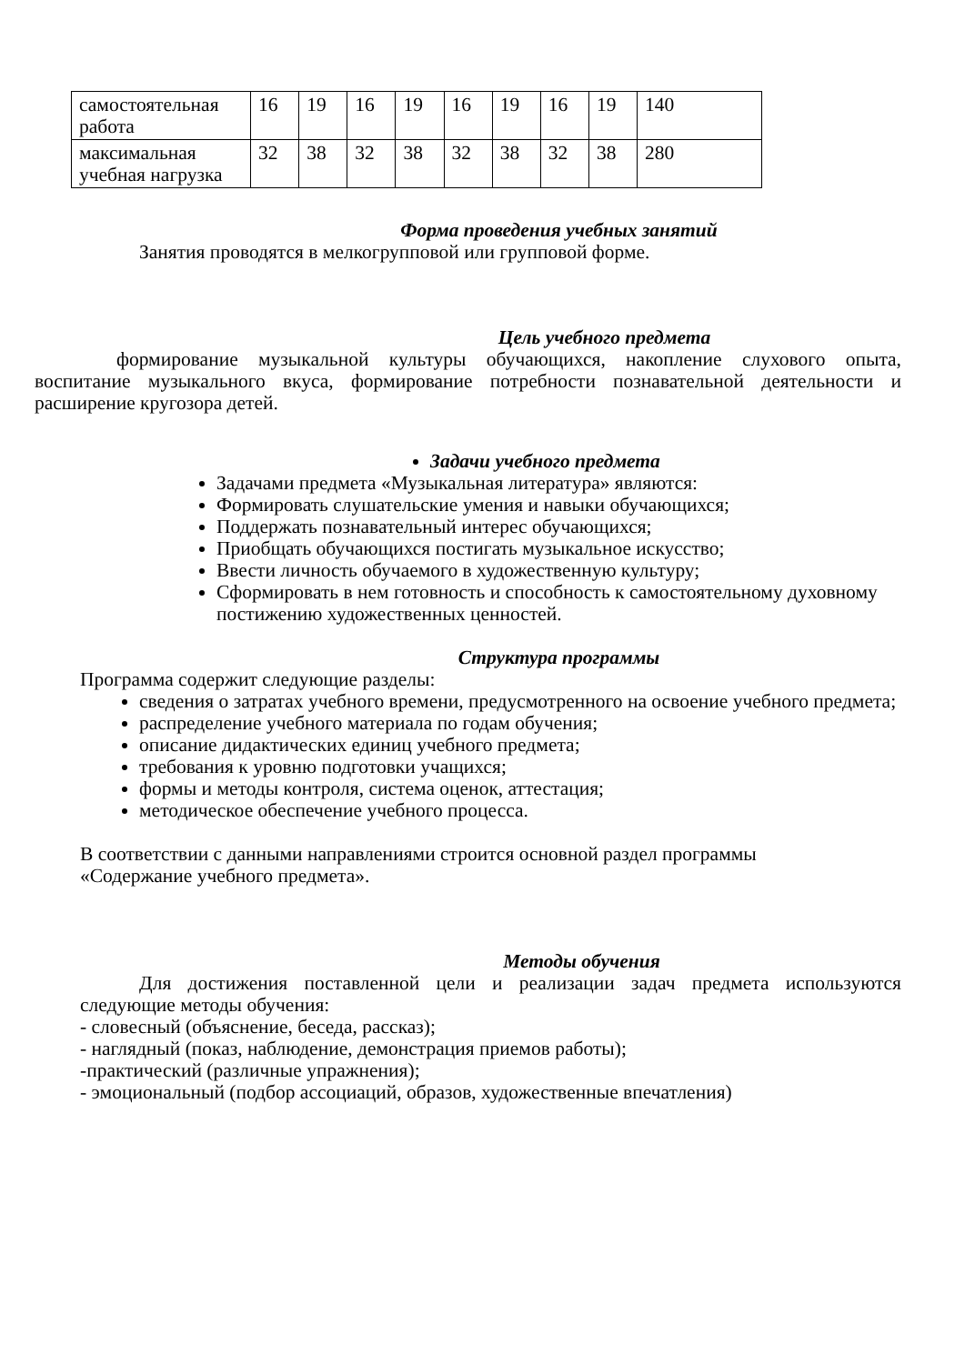| самостоятельная работа | 16 | 19 | 16 | 19 | 16 | 19 | 16 | 19 | 140 |
| максимальная учебная нагрузка | 32 | 38 | 32 | 38 | 32 | 38 | 32 | 38 | 280 |
Форма проведения учебных занятий
Занятия проводятся в мелкогрупповой или групповой форме.
Цель учебного предмета
формирование музыкальной культуры обучающихся, накопление слухового опыта, воспитание музыкального вкуса, формирование потребности познавательной деятельности и расширение кругозора детей.
Задачи учебного предмета
Задачами предмета «Музыкальная литература» являются:
Формировать слушательские умения и навыки обучающихся;
Поддержать познавательный интерес обучающихся;
Приобщать обучающихся постигать музыкальное искусство;
Ввести личность обучаемого в художественную культуру;
Сформировать в нем готовность и способность к самостоятельному духовному постижению художественных ценностей.
Структура программы
Программа содержит следующие разделы:
сведения о затратах учебного времени, предусмотренного на освоение учебного предмета;
распределение учебного материала по годам обучения;
описание дидактических единиц учебного предмета;
требования к уровню подготовки учащихся;
формы и методы контроля, система оценок, аттестация;
методическое обеспечение учебного процесса.
В соответствии с данными направлениями строится основной раздел программы «Содержание учебного предмета».
Методы обучения
Для достижения поставленной цели и реализации задач предмета используются следующие методы обучения:
- словесный (объяснение, беседа, рассказ);
- наглядный (показ, наблюдение, демонстрация приемов работы);
-практический (различные упражнения);
- эмоциональный (подбор ассоциаций, образов, художественные впечатления)